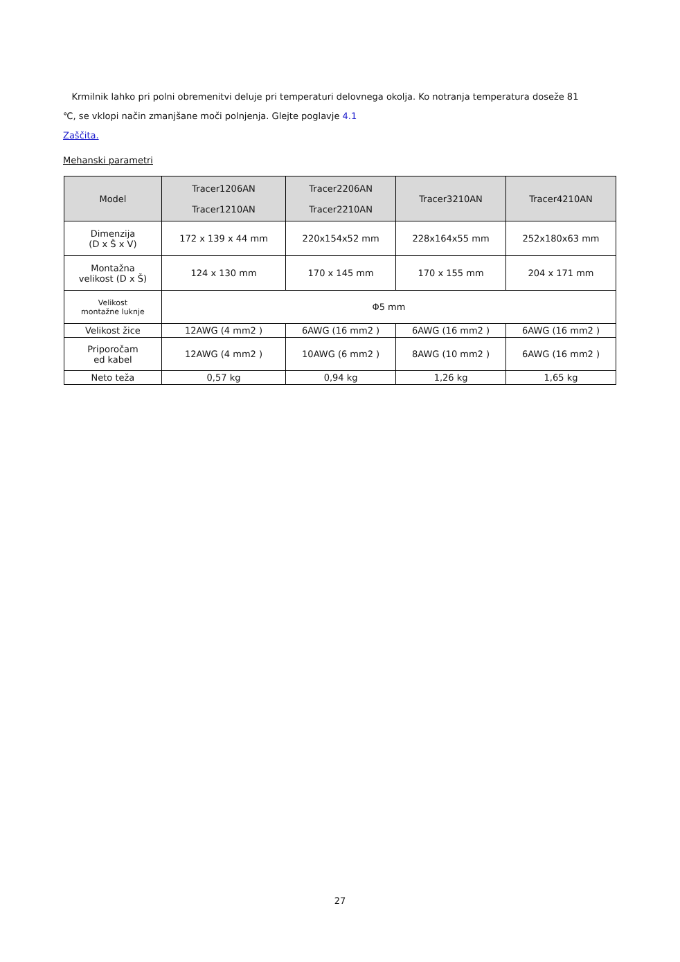Krmilnik lahko pri polni obremenitvi deluje pri temperaturi delovnega okolja. Ko notranja temperatura doseže 81
℃, se vklopi način zmanjšane moči polnjenja. Glejte poglavje 4.1
Zaščita.
Mehanski parametri
| Model | Tracer1206AN Tracer1210AN | Tracer2206AN Tracer2210AN | Tracer3210AN | Tracer4210AN |
| --- | --- | --- | --- | --- |
| Dimenzija (D x Š x V) | 172 x 139 x 44 mm | 220x154x52 mm | 228x164x55 mm | 252x180x63 mm |
| Montažna velikost (D x Š) | 124 x 130 mm | 170 x 145 mm | 170 x 155 mm | 204 x 171 mm |
| Velikost montažne luknje | Φ5 mm | | | |
| Velikost žice | 12AWG (4 mm2 ) | 6AWG (16 mm2 ) | 6AWG (16 mm2 ) | 6AWG (16 mm2 ) |
| Priporočam ed kabel | 12AWG (4 mm2 ) | 10AWG (6 mm2 ) | 8AWG (10 mm2 ) | 6AWG (16 mm2 ) |
| Neto teža | 0,57 kg | 0,94 kg | 1,26 kg | 1,65 kg |
27